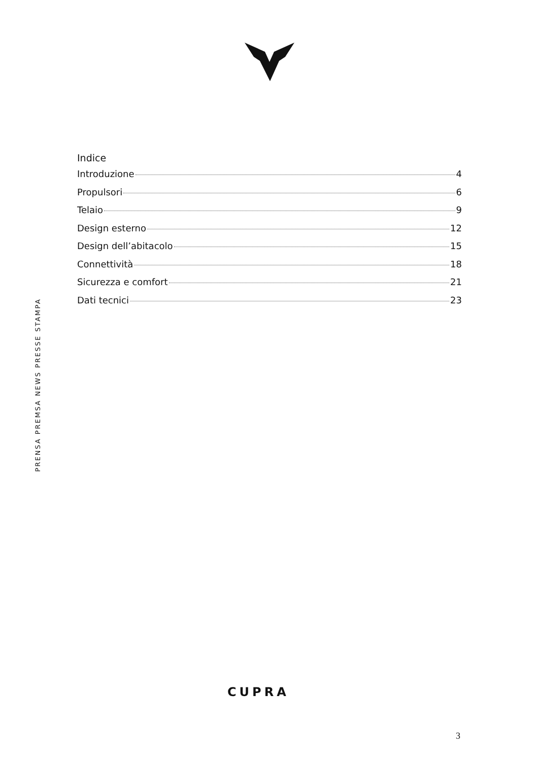PRENSA PREMSA NEWS PRESSE STAMPA
Indice
Introduzione 4
Propulsori 6
Telaio 9
Design esterno 12
Design dell’abitacolo 15
Connettività 18
Sicurezza e comfort 21
Dati tecnici 23
CUPRA
3